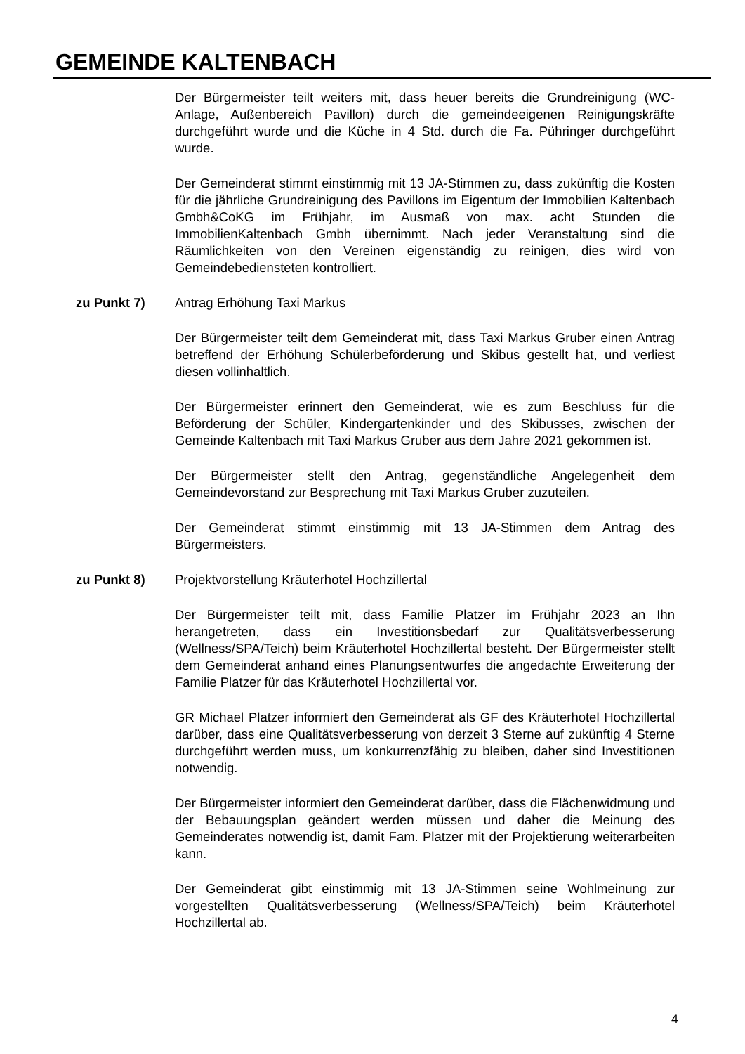GEMEINDE KALTENBACH
Der Bürgermeister teilt weiters mit, dass heuer bereits die Grundreinigung (WC-Anlage, Außenbereich Pavillon) durch die gemeindeeigenen Reinigungskräfte durchgeführt wurde und die Küche in 4 Std. durch die Fa. Pühringer durchgeführt wurde.
Der Gemeinderat stimmt einstimmig mit 13 JA-Stimmen zu, dass zukünftig die Kosten für die jährliche Grundreinigung des Pavillons im Eigentum der Immobilien Kaltenbach Gmbh&CoKG im Frühjahr, im Ausmaß von max. acht Stunden die ImmobilienKaltenbach Gmbh übernimmt. Nach jeder Veranstaltung sind die Räumlichkeiten von den Vereinen eigenständig zu reinigen, dies wird von Gemeindebediensteten kontrolliert.
zu Punkt 7) Antrag Erhöhung Taxi Markus
Der Bürgermeister teilt dem Gemeinderat mit, dass Taxi Markus Gruber einen Antrag betreffend der Erhöhung Schülerbeförderung und Skibus gestellt hat, und verliest diesen vollinhaltlich.
Der Bürgermeister erinnert den Gemeinderat, wie es zum Beschluss für die Beförderung der Schüler, Kindergartenkinder und des Skibusses, zwischen der Gemeinde Kaltenbach mit Taxi Markus Gruber aus dem Jahre 2021 gekommen ist.
Der Bürgermeister stellt den Antrag, gegenständliche Angelegenheit dem Gemeindevorstand zur Besprechung mit Taxi Markus Gruber zuzuteilen.
Der Gemeinderat stimmt einstimmig mit 13 JA-Stimmen dem Antrag des Bürgermeisters.
zu Punkt 8) Projektvorstellung Kräuterhotel Hochzillertal
Der Bürgermeister teilt mit, dass Familie Platzer im Frühjahr 2023 an Ihn herangetreten, dass ein Investitionsbedarf zur Qualitätsverbesserung (Wellness/SPA/Teich) beim Kräuterhotel Hochzillertal besteht. Der Bürgermeister stellt dem Gemeinderat anhand eines Planungsentwurfes die angedachte Erweiterung der Familie Platzer für das Kräuterhotel Hochzillertal vor.
GR Michael Platzer informiert den Gemeinderat als GF des Kräuterhotel Hochzillertal darüber, dass eine Qualitätsverbesserung von derzeit 3 Sterne auf zukünftig 4 Sterne durchgeführt werden muss, um konkurrenzfähig zu bleiben, daher sind Investitionen notwendig.
Der Bürgermeister informiert den Gemeinderat darüber, dass die Flächenwidmung und der Bebauungsplan geändert werden müssen und daher die Meinung des Gemeinderates notwendig ist, damit Fam. Platzer mit der Projektierung weiterarbeiten kann.
Der Gemeinderat gibt einstimmig mit 13 JA-Stimmen seine Wohlmeinung zur vorgestellten Qualitätsverbesserung (Wellness/SPA/Teich) beim Kräuterhotel Hochzillertal ab.
4